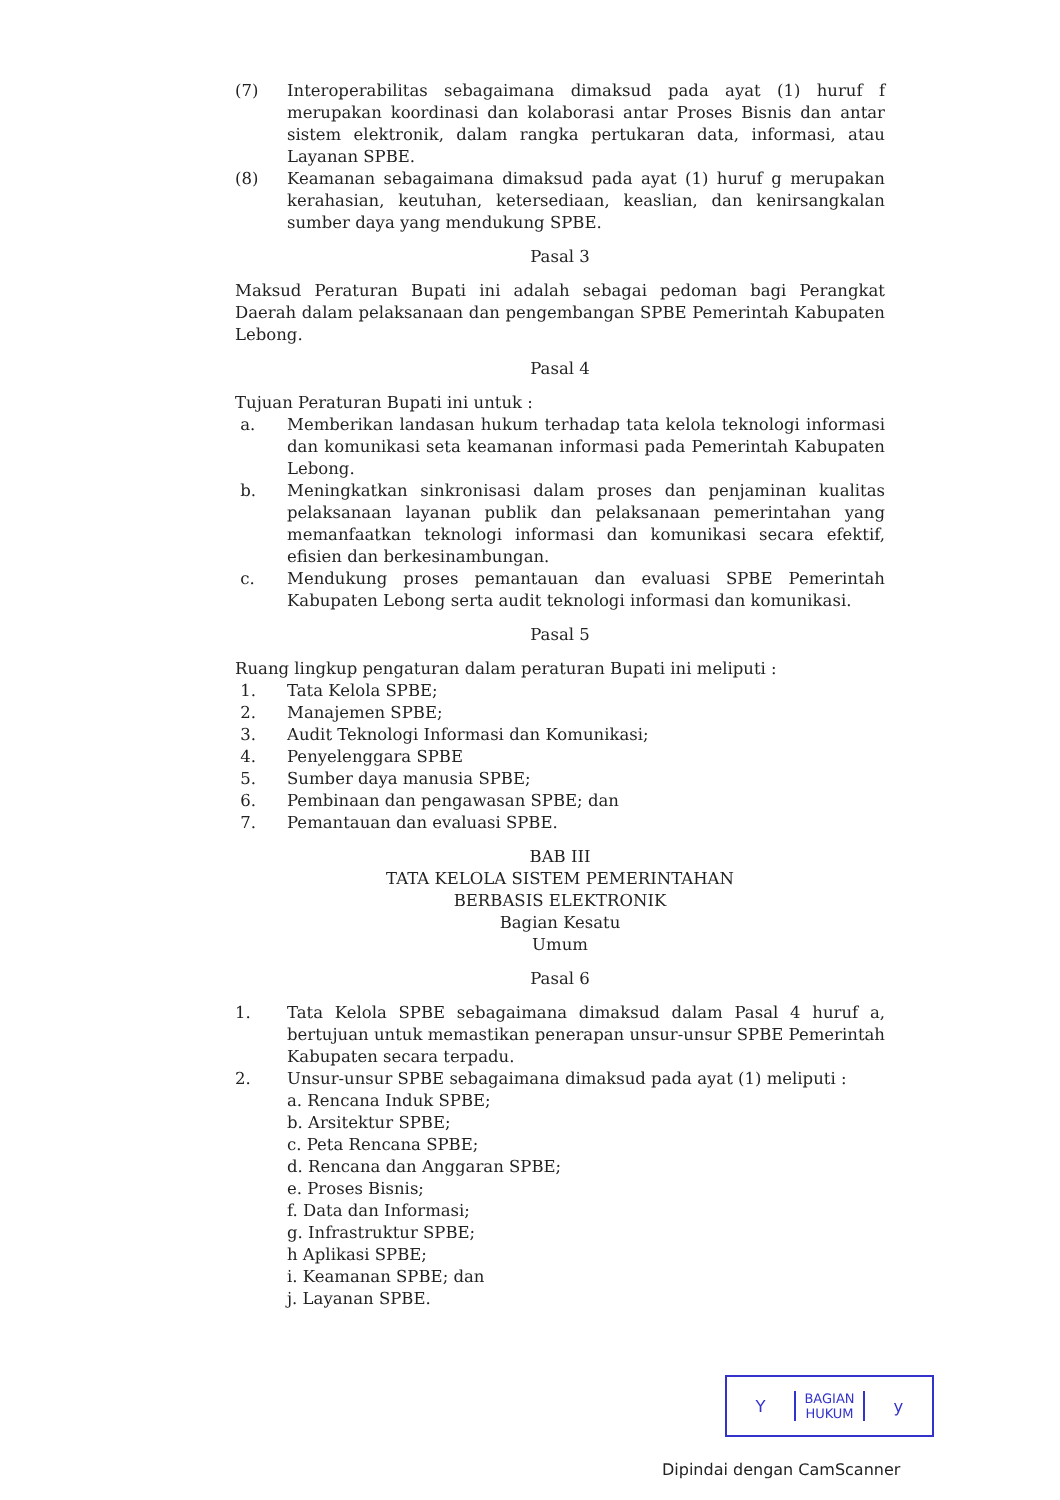(7) Interoperabilitas sebagaimana dimaksud pada ayat (1) huruf f merupakan koordinasi dan kolaborasi antar Proses Bisnis dan antar sistem elektronik, dalam rangka pertukaran data, informasi, atau Layanan SPBE.
(8) Keamanan sebagaimana dimaksud pada ayat (1) huruf g merupakan kerahasian, keutuhan, ketersediaan, keaslian, dan kenirsangkalan sumber daya yang mendukung SPBE.
Pasal 3
Maksud Peraturan Bupati ini adalah sebagai pedoman bagi Perangkat Daerah dalam pelaksanaan dan pengembangan SPBE Pemerintah Kabupaten Lebong.
Pasal 4
Tujuan Peraturan Bupati ini untuk :
a. Memberikan landasan hukum terhadap tata kelola teknologi informasi dan komunikasi seta keamanan informasi pada Pemerintah Kabupaten Lebong.
b. Meningkatkan sinkronisasi dalam proses dan penjaminan kualitas pelaksanaan layanan publik dan pelaksanaan pemerintahan yang memanfaatkan teknologi informasi dan komunikasi secara efektif, efisien dan berkesinambungan.
c. Mendukung proses pemantauan dan evaluasi SPBE Pemerintah Kabupaten Lebong serta audit teknologi informasi dan komunikasi.
Pasal 5
Ruang lingkup pengaturan dalam peraturan Bupati ini meliputi :
1. Tata Kelola SPBE;
2. Manajemen SPBE;
3. Audit Teknologi Informasi dan Komunikasi;
4. Penyelenggara SPBE
5. Sumber daya manusia SPBE;
6. Pembinaan dan pengawasan SPBE; dan
7. Pemantauan dan evaluasi SPBE.
BAB III
TATA KELOLA SISTEM PEMERINTAHAN
BERBASIS ELEKTRONIK
Bagian Kesatu
Umum
Pasal 6
1. Tata Kelola SPBE sebagaimana dimaksud dalam Pasal 4 huruf a, bertujuan untuk memastikan penerapan unsur-unsur SPBE Pemerintah Kabupaten secara terpadu.
2. Unsur-unsur SPBE sebagaimana dimaksud pada ayat (1) meliputi :
a. Rencana Induk SPBE;
b. Arsitektur SPBE;
c. Peta Rencana SPBE;
d. Rencana dan Anggaran SPBE;
e. Proses Bisnis;
f. Data dan Informasi;
g. Infrastruktur SPBE;
h Aplikasi SPBE;
i. Keamanan SPBE; dan
j. Layanan SPBE.
Y
BAGIAN
HUKUM
y
Dipindai dengan CamScanner